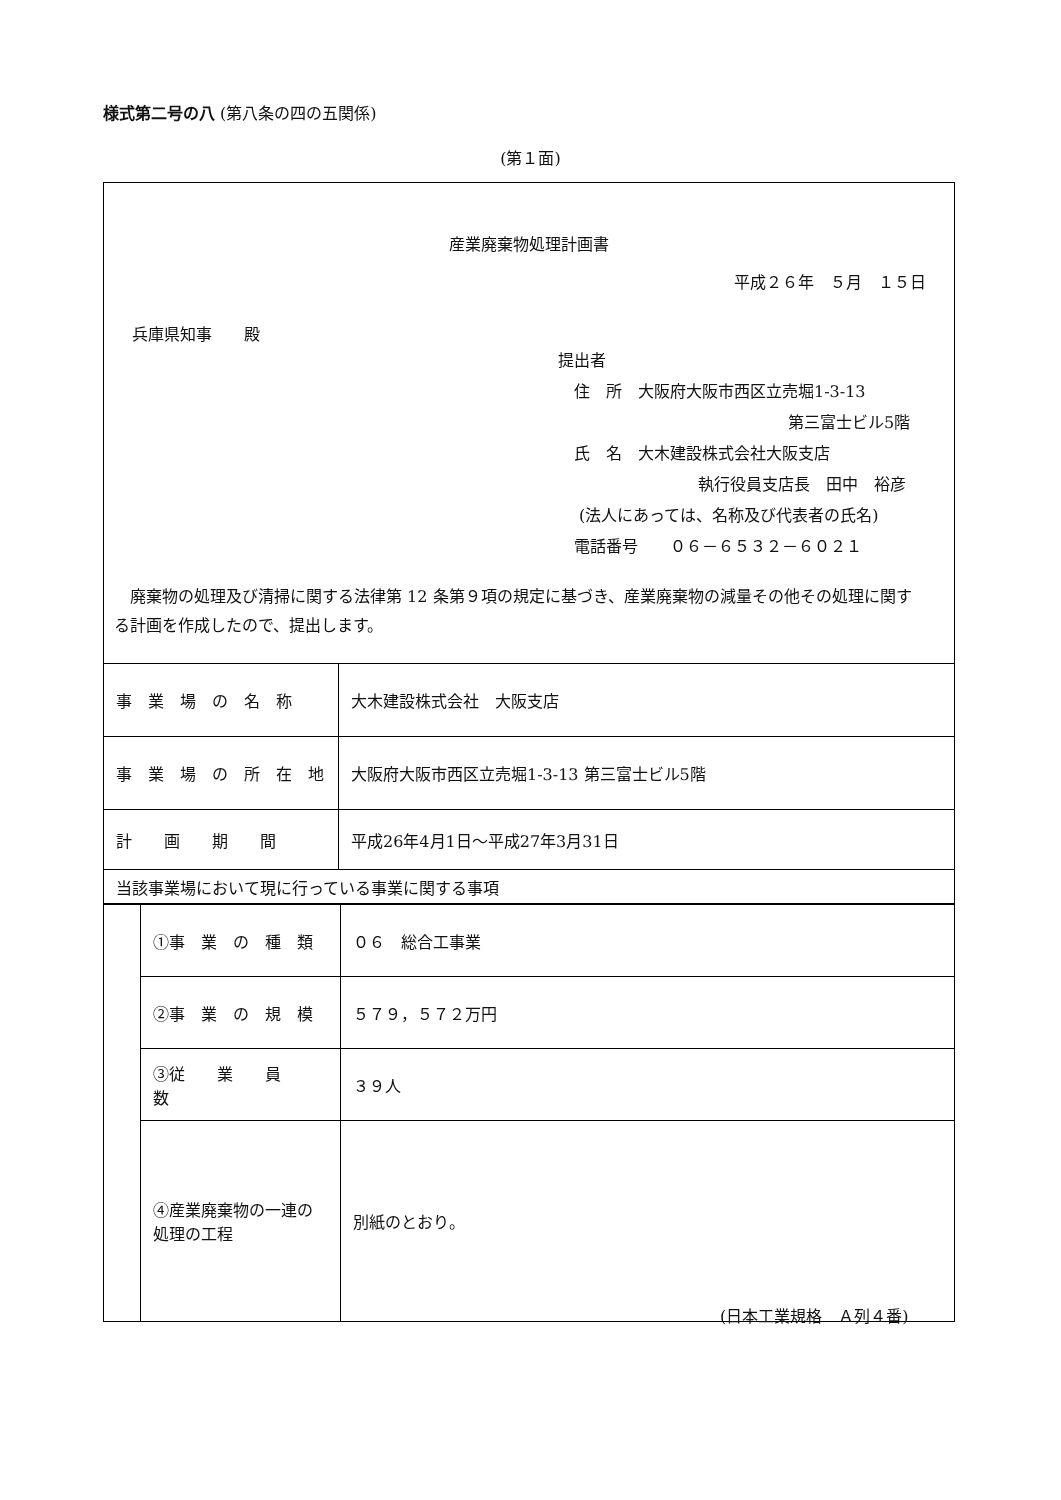様式第二号の八 (第八条の四の五関係)
(第１面)
産業廃棄物処理計画書
平成２６年　５月　１５日
兵庫県知事　　殿
提出者
　住　所　大阪府大阪市西区立売堀1-3-13
第三富士ビル5階
　氏　名　大木建設株式会社大阪支店
執行役員支店長　田中　裕彦
　 (法人にあっては、名称及び代表者の氏名)
　電話番号　　０６－６５３２－６０２１
廃棄物の処理及び清掃に関する法律第 12 条第９項の規定に基づき、産業廃棄物の減量その他その処理に関する計画を作成したので、提出します。
| 事 業 場 の 名 称 | 大木建設株式会社 大阪支店 |
| 事 業 場 の 所 在 地 | 大阪府大阪市西区立売堀1-3-13 第三富士ビル5階 |
| 計 画 期 間 | 平成26年4月1日～平成27年3月31日 |
| 当該事業場において現に行っている事業に関する事項 | |
| | ①事 業 の 種 類 | ０６ 総合工事業 |
| | ②事 業 の 規 模 | ５７９，５７２万円 |
| | ③従 業 員 数 | ３９人 |
| | ④産業廃棄物の一連の処理の工程 | 別紙のとおり。 |
(日本工業規格　Ａ列４番)